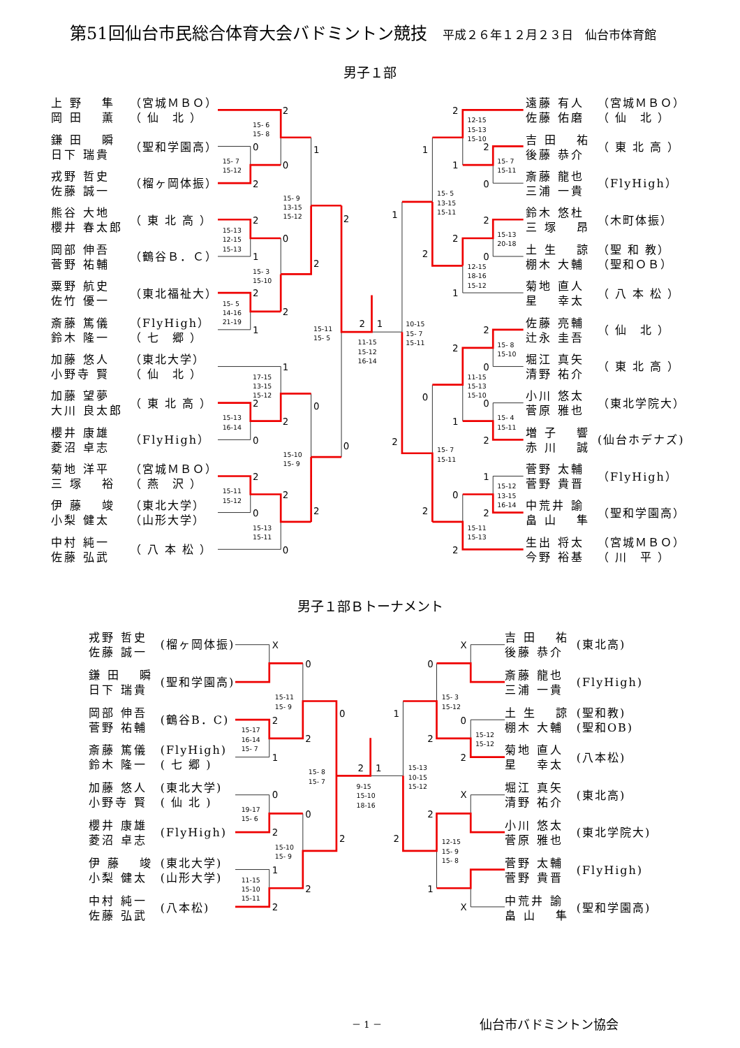第51回仙台市民総合体育大会バドミントン競技 平成２６年１２月２３日　仙台市体育館
男子１部
| 上 野 隼 岡 田 薫 | （宮城ＭＢＯ） （ 仙 北 ） |
| 鎌 田 瞬 日下 瑞貴 | （聖和学園高） |
| 戎野 哲史 佐藤 誠一 | （榴ヶ岡体振） |
| 熊谷 大地 櫻井 春太郎 | （ 東 北 高 ） |
| 岡部 伸吾 菅野 祐輔 | （鶴谷Ｂ．Ｃ） |
| 粟野 航史 佐竹 優一 | （東北福祉大） |
| 斎藤 篤儀 鈴木 隆一 | （FlyHigh） （ 七 郷 ） |
| 加藤 悠人 小野寺 賢 | （東北大学） （ 仙 北 ） |
| 加藤 望夢 大川 良太郎 | （ 東 北 高 ） |
| 櫻井 康雄 菱沼 卓志 | （FlyHigh） |
| 菊地 洋平 三 塚 裕 | （宮城ＭＢＯ） （ 燕 沢 ） |
| 伊 藤 竣 小梨 健太 | （東北大学） （山形大学） |
| 中村 純一 佐藤 弘武 | （ 八 本 松 ） |
2
0
0
2
1
2
0
1
2
2
2
2
1
2
1
1
2
0
2
0
0
2
2
2
0
0
2
1
2
1
0
1
2
2
2
0
1
2
2
0
0
0
1
2
2
1
0
2
2
2
15- 6
15- 8
15- 7
15-12
15- 9
13-15
15-12
15-13
12-15
15-13
15- 3
15-10
15- 5
14-16
21-19
15-11
15- 5
11-15
15-12
16-14
10-15
15- 7
15-11
17-15
13-15
15-12
15-13
16-14
15-10
15- 9
15-11
15-12
15-13
15-11
12-15
15-13
15-10
15- 7
15-11
15- 5
13-15
15-11
15-13
20-18
12-15
18-16
15-12
15- 8
15-10
11-15
15-13
15-10
15- 4
15-11
15- 7
15-11
15-12
13-15
16-14
15-11
15-13
| 遠藤 有人 佐藤 佑磨 | （宮城ＭＢＯ） （ 仙 北 ） |
| 吉 田 祐 後藤 恭介 | （ 東 北 高 ） |
| 斎藤 龍也 三浦 一貴 | （FlyHigh） |
| 鈴木 悠杜 三 塚 昂 | （木町体振） |
| 土 生 諒 棚木 大輔 | （聖 和 教） （聖和ＯＢ） |
| 菊地 直人 星 幸太 | （ 八 本 松 ） |
| 佐藤 亮輔 辻永 圭吾 | （ 仙 北 ） |
| 堀江 真矢 清野 祐介 | （ 東 北 高 ） |
| 小川 悠太 菅原 雅也 | （東北学院大） |
| 増 子 響 赤 川 誠 | (仙台ホデナズ) |
| 菅野 太輔 菅野 貴晋 | （FlyHigh） |
| 中荒井 諭 畠 山 隼 | （聖和学園高） |
| 生出 将太 今野 裕基 | （宮城ＭＢＯ） （ 川 平 ） |
男子１部Ｂトーナメント
| 戎野 哲史 佐藤 誠一 | (榴ヶ岡体振) |
| 鎌 田 瞬 日下 瑞貴 | (聖和学園高) |
| 岡部 伸吾 菅野 祐輔 | (鶴谷B．C) |
| 斎藤 篤儀 鈴木 隆一 | (FlyHigh) ( 七 郷 ) |
| 加藤 悠人 小野寺 賢 | (東北大学) ( 仙 北 ) |
| 櫻井 康雄 菱沼 卓志 | (FlyHigh) |
| 伊 藤 竣 小梨 健太 | (東北大学) (山形大学) |
| 中村 純一 佐藤 弘武 | (八本松) |
X
0
0
2
2
1
2
1
0
0
2
2
1
2
2
X
0
1
0
2
2
X
2
2
1
X
15-11
15- 9
15-17
16-14
15- 7
15- 8
15- 7
9-15
15-10
18-16
15-13
10-15
15-12
19-17
15- 6
15-10
15- 9
11-15
15-10
15-11
15- 3
15-12
15-12
15-12
12-15
15- 9
15- 8
| 吉 田 祐 後藤 恭介 | (東北高) |
| 斎藤 龍也 三浦 一貴 | (FlyHigh) |
| 土 生 諒 棚木 大輔 | (聖和教) (聖和OB) |
| 菊地 直人 星 幸太 | (八本松) |
| 堀江 真矢 清野 祐介 | (東北高) |
| 小川 悠太 菅原 雅也 | (東北学院大) |
| 菅野 太輔 菅野 貴晋 | (FlyHigh) |
| 中荒井 諭 畠 山 隼 | (聖和学園高) |
－ 1 － 仙台市バドミントン協会